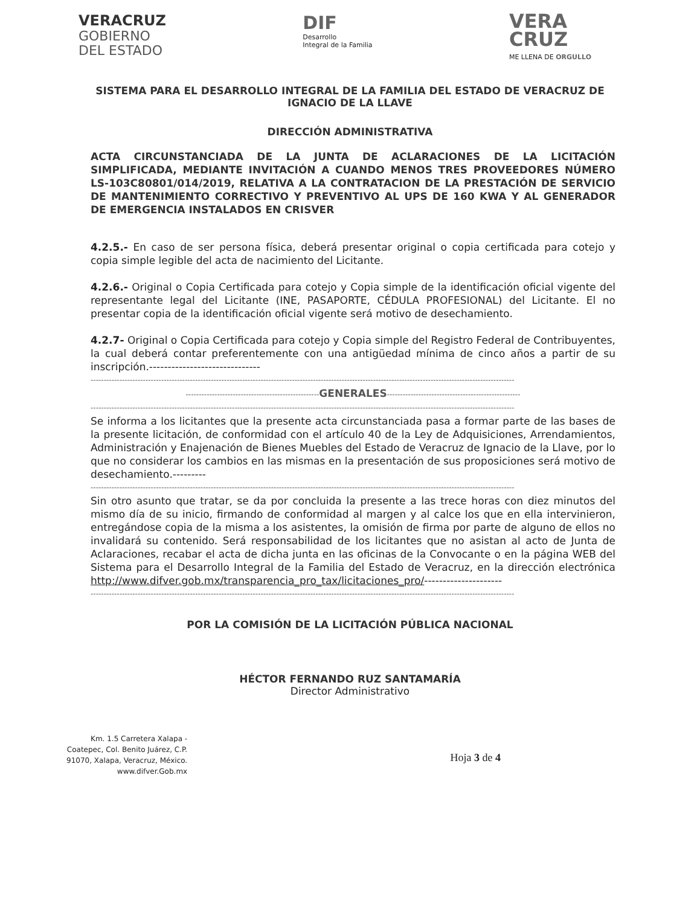VERACRUZ
GOBIERNO
DEL ESTADO
DIF
Desarrollo
Integral de la Familia
VERA
CRUZ
ME LLENA DE ORGULLO
SISTEMA PARA EL DESARROLLO INTEGRAL DE LA FAMILIA DEL ESTADO DE VERACRUZ DE IGNACIO DE LA LLAVE
DIRECCIÓN ADMINISTRATIVA
ACTA CIRCUNSTANCIADA DE LA JUNTA DE ACLARACIONES DE LA LICITACIÓN SIMPLIFICADA, MEDIANTE INVITACIÓN A CUANDO MENOS TRES PROVEEDORES NÚMERO LS-103C80801/014/2019, RELATIVA A LA CONTRATACION DE LA PRESTACIÓN DE SERVICIO DE MANTENIMIENTO CORRECTIVO Y PREVENTIVO AL UPS DE 160 KWA Y AL GENERADOR DE EMERGENCIA INSTALADOS EN CRISVER
4.2.5.- En caso de ser persona física, deberá presentar original o copia certificada para cotejo y copia simple legible del acta de nacimiento del Licitante.
4.2.6.- Original o Copia Certificada para cotejo y Copia simple de la identificación oficial vigente del representante legal del Licitante (INE, PASAPORTE, CÉDULA PROFESIONAL) del Licitante. El no presentar copia de la identificación oficial vigente será motivo de desechamiento.
4.2.7- Original o Copia Certificada para cotejo y Copia simple del Registro Federal de Contribuyentes, la cual deberá contar preferentemente con una antigüedad mínima de cinco años a partir de su inscripción.------------------------------
------------------------------------------------------------------------------------------------------------------------------------------------------------------
---------------------------------------------------GENERALES---------------------------------------------------
------------------------------------------------------------------------------------------------------------------------------------------------------------------
Se informa a los licitantes que la presente acta circunstanciada pasa a formar parte de las bases de la presente licitación, de conformidad con el artículo 40 de la Ley de Adquisiciones, Arrendamientos, Administración y Enajenación de Bienes Muebles del Estado de Veracruz de Ignacio de la Llave, por lo que no considerar los cambios en las mismas en la presentación de sus proposiciones será motivo de desechamiento.---------
------------------------------------------------------------------------------------------------------------------------------------------------------------------
Sin otro asunto que tratar, se da por concluida la presente a las trece horas con diez minutos del mismo día de su inicio, firmando de conformidad al margen y al calce los que en ella intervinieron, entregándose copia de la misma a los asistentes, la omisión de firma por parte de alguno de ellos no invalidará su contenido. Será responsabilidad de los licitantes que no asistan al acto de Junta de Aclaraciones, recabar el acta de dicha junta en las oficinas de la Convocante o en la página WEB del Sistema para el Desarrollo Integral de la Familia del Estado de Veracruz, en la dirección electrónica http://www.difver.gob.mx/transparencia_pro_tax/licitaciones_pro/---------------------
------------------------------------------------------------------------------------------------------------------------------------------------------------------
POR LA COMISIÓN DE LA LICITACIÓN PÚBLICA NACIONAL
HÉCTOR FERNANDO RUZ SANTAMARÍA
Director Administrativo
Km. 1.5 Carretera Xalapa -
Coatepec, Col. Benito Juárez, C.P.
91070, Xalapa, Veracruz, México.
www.difver.Gob.mx
Hoja 3 de 4